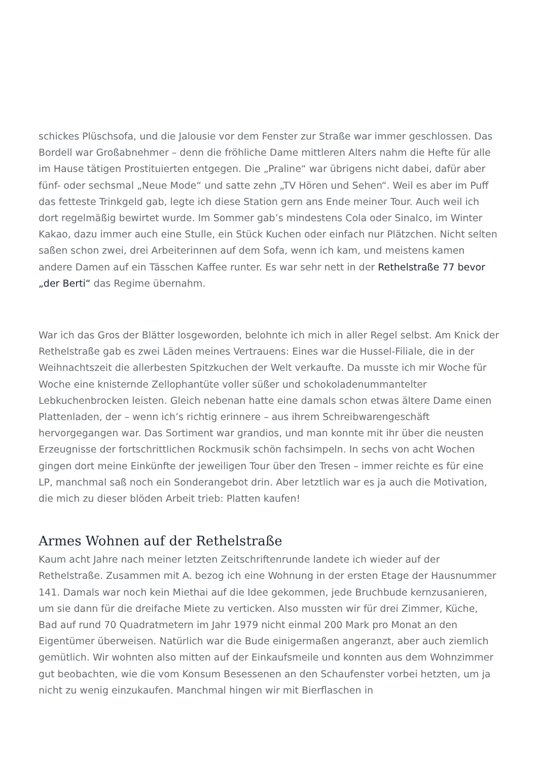schickes Plüschsofa, und die Jalousie vor dem Fenster zur Straße war immer geschlossen. Das Bordell war Großabnehmer – denn die fröhliche Dame mittleren Alters nahm die Hefte für alle im Hause tätigen Prostituierten entgegen. Die „Praline“ war übrigens nicht dabei, dafür aber fünf- oder sechsmal „Neue Mode“ und satte zehn „TV Hören und Sehen“. Weil es aber im Puff das fetteste Trinkgeld gab, legte ich diese Station gern ans Ende meiner Tour. Auch weil ich dort regelmäßig bewirtet wurde. Im Sommer gab’s mindestens Cola oder Sinalco, im Winter Kakao, dazu immer auch eine Stulle, ein Stück Kuchen oder einfach nur Plätzchen. Nicht selten saßen schon zwei, drei Arbeiterinnen auf dem Sofa, wenn ich kam, und meistens kamen andere Damen auf ein Tässchen Kaffee runter. Es war sehr nett in der Rethelstraße 77 bevor „der Berti“ das Regime übernahm.
War ich das Gros der Blätter losgeworden, belohnte ich mich in aller Regel selbst. Am Knick der Rethelstraße gab es zwei Läden meines Vertrauens: Eines war die Hussel-Filiale, die in der Weihnachtszeit die allerbesten Spitzkuchen der Welt verkaufte. Da musste ich mir Woche für Woche eine knisternde Zellophantüte voller süßer und schokoladenummantelter Lebkuchenbrocken leisten. Gleich nebenan hatte eine damals schon etwas ältere Dame einen Plattenladen, der – wenn ich’s richtig erinnere – aus ihrem Schreibwarengeschäft hervorgegangen war. Das Sortiment war grandios, und man konnte mit ihr über die neusten Erzeugnisse der fortschrittlichen Rockmusik schön fachsimpeln. In sechs von acht Wochen gingen dort meine Einkünfte der jeweiligen Tour über den Tresen – immer reichte es für eine LP, manchmal saß noch ein Sonderangebot drin. Aber letztlich war es ja auch die Motivation, die mich zu dieser blöden Arbeit trieb: Platten kaufen!
Armes Wohnen auf der Rethelstraße
Kaum acht Jahre nach meiner letzten Zeitschriftenrunde landete ich wieder auf der Rethelstraße. Zusammen mit A. bezog ich eine Wohnung in der ersten Etage der Hausnummer 141. Damals war noch kein Miethai auf die Idee gekommen, jede Bruchbude kernzusanieren, um sie dann für die dreifache Miete zu verticken. Also mussten wir für drei Zimmer, Küche, Bad auf rund 70 Quadratmetern im Jahr 1979 nicht einmal 200 Mark pro Monat an den Eigentümer überweisen. Natürlich war die Bude einigermaßen angeranzt, aber auch ziemlich gemütlich. Wir wohnten also mitten auf der Einkaufsmeile und konnten aus dem Wohnzimmer gut beobachten, wie die vom Konsum Besessenen an den Schaufenster vorbei hetzten, um ja nicht zu wenig einzukaufen. Manchmal hingen wir mit Bierflaschen in